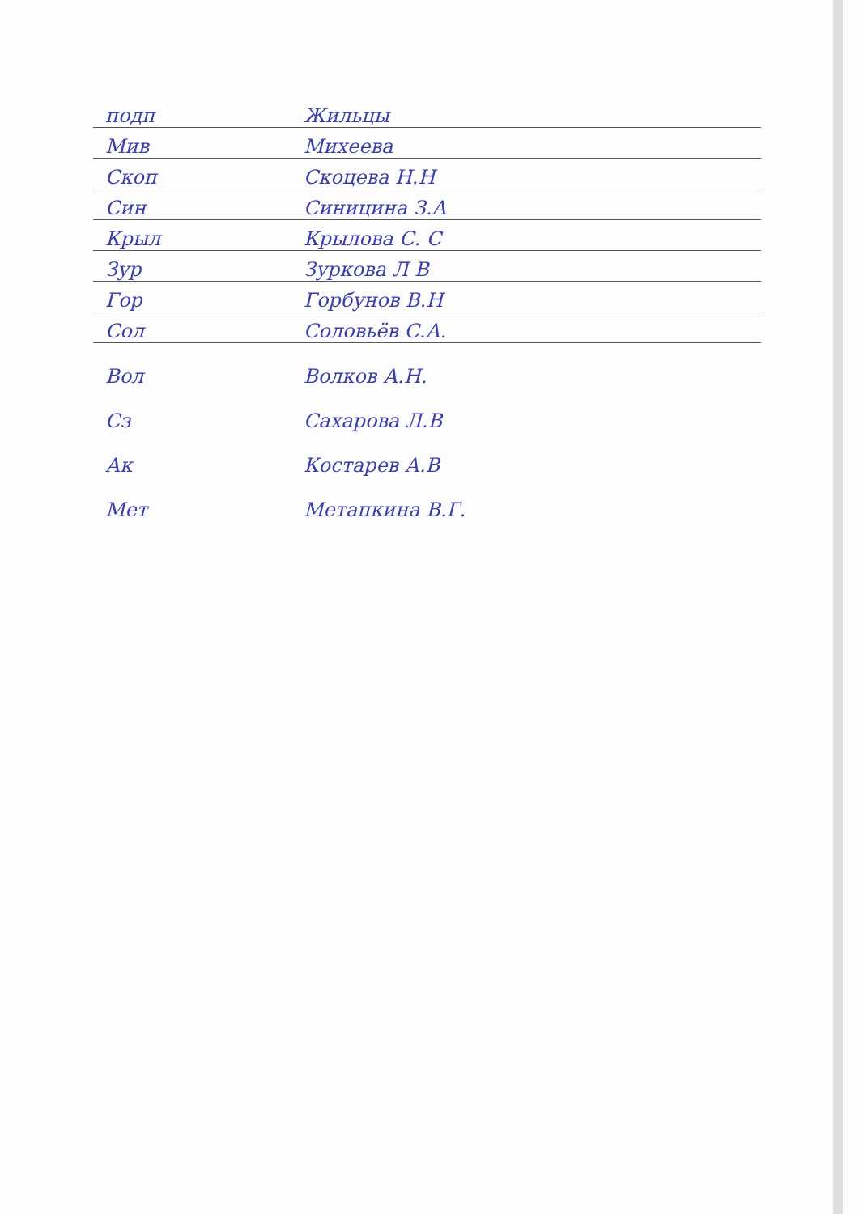подп Жильцы
Мив Михеева
Скоп Скоцева Н.Н
Син Синицина З.А
Крыл Крылова С. С
Зур Зуркова Л В
Гор Горбунов В.Н
Сол Соловьёв С.А.
Вол Волков А.Н.
Сз Сахарова Л.В
Ак Костарев А.В
Мет Метапкина В.Г.